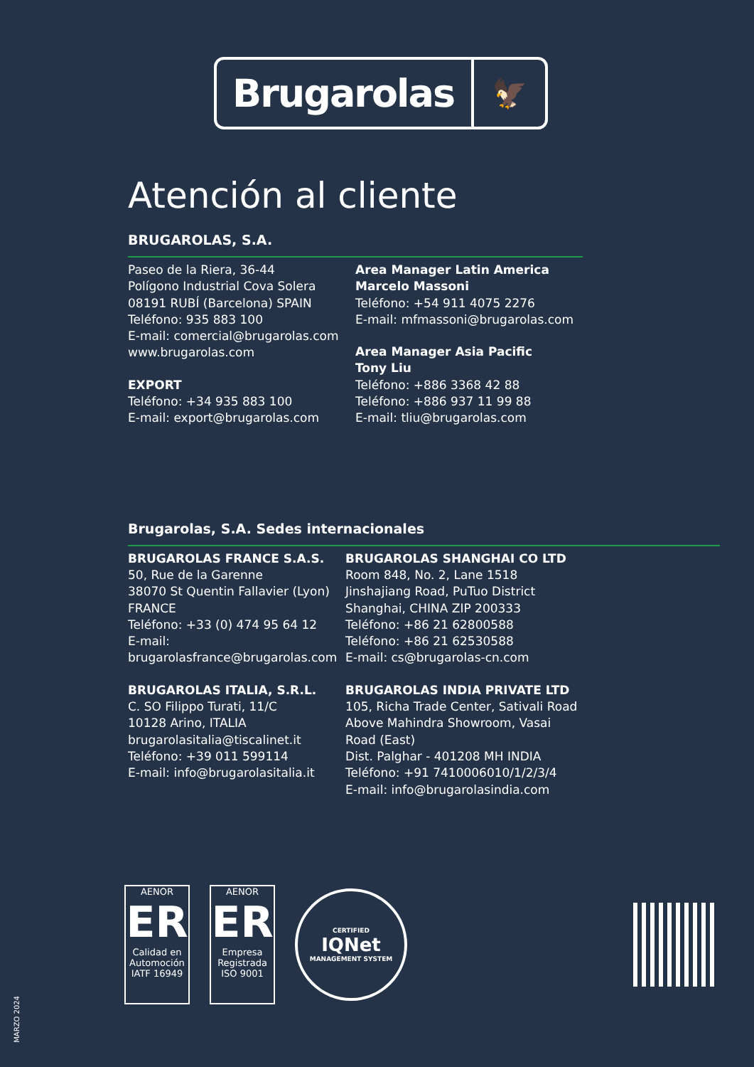Brugarolas
🦅
Atención al cliente
BRUGAROLAS, S.A.
Paseo de la Riera, 36-44
Polígono Industrial Cova Solera
08191 RUBÍ (Barcelona) SPAIN
Teléfono: 935 883 100
E-mail: comercial@brugarolas.com
www.brugarolas.com
EXPORT
Teléfono: +34 935 883 100
E-mail: export@brugarolas.com
Area Manager Latin America
Marcelo Massoni
Teléfono: +54 911 4075 2276
E-mail: mfmassoni@brugarolas.com
Area Manager Asia Pacific
Tony Liu
Teléfono: +886 3368 42 88
Teléfono: +886 937 11 99 88
E-mail: tliu@brugarolas.com
Brugarolas, S.A. Sedes internacionales
BRUGAROLAS FRANCE S.A.S.
50, Rue de la Garenne
38070 St Quentin Fallavier (Lyon)
FRANCE
Teléfono: +33 (0) 474 95 64 12
E-mail: brugarolasfrance@brugarolas.com
BRUGAROLAS ITALIA, S.R.L.
C. SO Filippo Turati, 11/C
10128 Arino, ITALIA
brugarolasitalia@tiscalinet.it
Teléfono: +39 011 599114
E-mail: info@brugarolasitalia.it
BRUGAROLAS SHANGHAI CO LTD
Room 848, No. 2, Lane 1518
Jinshajiang Road, PuTuo District
Shanghai, CHINA ZIP 200333
Teléfono: +86 21 62800588
Teléfono: +86 21 62530588
E-mail: cs@brugarolas-cn.com
BRUGAROLAS INDIA PRIVATE LTD
105, Richa Trade Center, Sativali Road
Above Mahindra Showroom, Vasai Road (East)
Dist. Palghar - 401208 MH INDIA
Teléfono: +91 7410006010/1/2/3/4
E-mail: info@brugarolasindia.com
AENOR
ER
Calidad en Automoción
IATF 16949
AENOR
ER
Empresa Registrada
ISO 9001
CERTIFIED
IQNet
MANAGEMENT SYSTEM
MARZO 2024